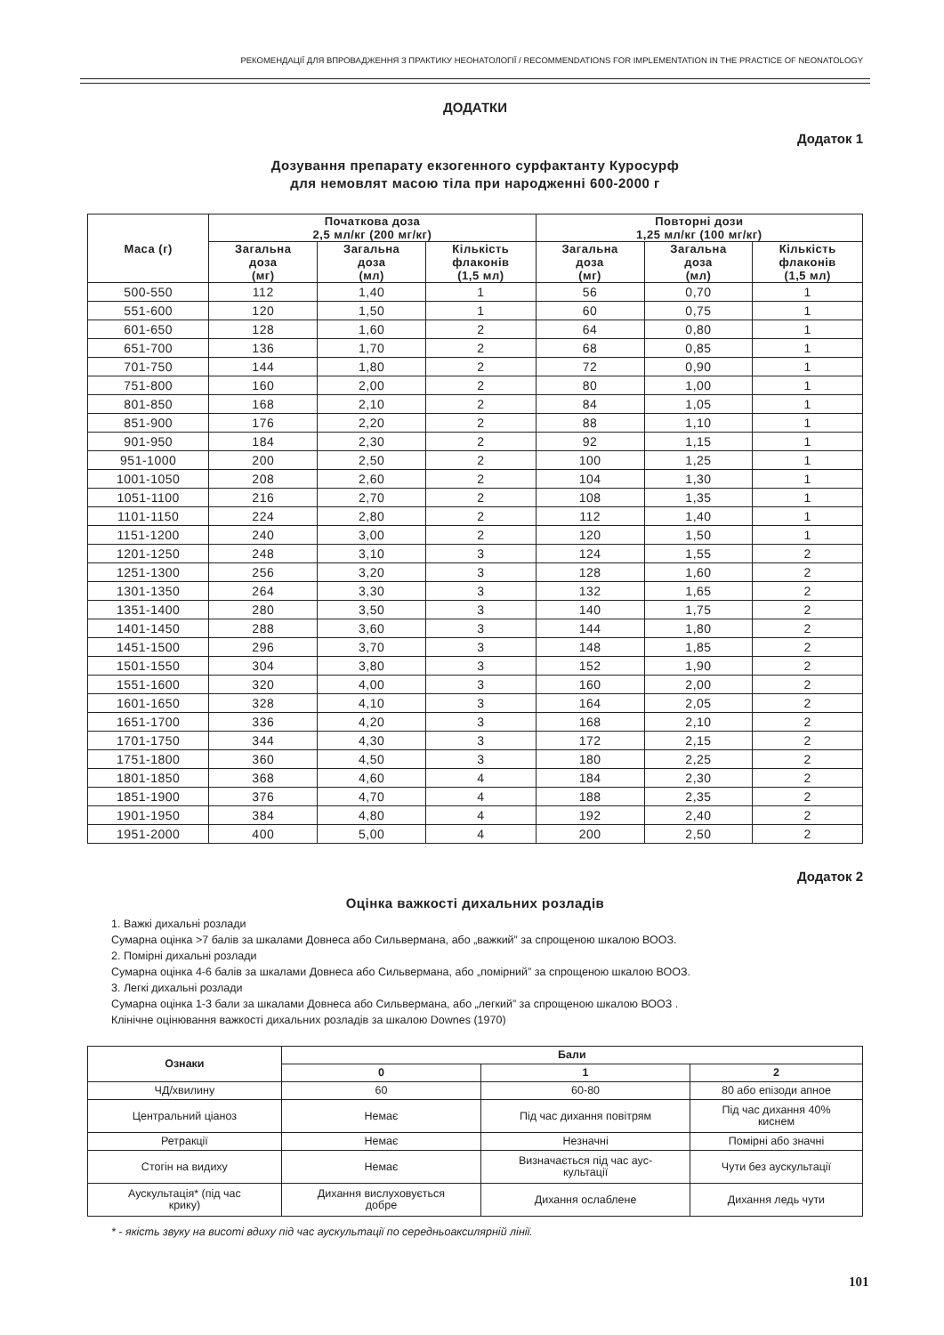РЕКОМЕНДАЦІЇ ДЛЯ ВПРОВАДЖЕННЯ З ПРАКТИКУ НЕОНАТОЛОГІЇ / RECOMMENDATIONS FOR IMPLEMENTATION IN THE PRACTICE OF NEONATOLOGY
ДОДАТКИ
Додаток 1
Дозування препарату екзогенного сурфактанту Куросурф
для немовлят масою тіла при народженні 600-2000 г
| Маса (г) | Початкова доза 2,5 мл/кг (200 мг/кг) | | | Повторні дози 1,25 мл/кг (100 мг/кг) | | |
| --- | --- | --- | --- | --- | --- | --- |
| | Загальна доза (мг) | Загальна доза (мл) | Кількість флаконів (1,5 мл) | Загальна доза (мг) | Загальна доза (мл) | Кількість флаконів (1,5 мл) |
| 500-550 | 112 | 1,40 | 1 | 56 | 0,70 | 1 |
| 551-600 | 120 | 1,50 | 1 | 60 | 0,75 | 1 |
| 601-650 | 128 | 1,60 | 2 | 64 | 0,80 | 1 |
| 651-700 | 136 | 1,70 | 2 | 68 | 0,85 | 1 |
| 701-750 | 144 | 1,80 | 2 | 72 | 0,90 | 1 |
| 751-800 | 160 | 2,00 | 2 | 80 | 1,00 | 1 |
| 801-850 | 168 | 2,10 | 2 | 84 | 1,05 | 1 |
| 851-900 | 176 | 2,20 | 2 | 88 | 1,10 | 1 |
| 901-950 | 184 | 2,30 | 2 | 92 | 1,15 | 1 |
| 951-1000 | 200 | 2,50 | 2 | 100 | 1,25 | 1 |
| 1001-1050 | 208 | 2,60 | 2 | 104 | 1,30 | 1 |
| 1051-1100 | 216 | 2,70 | 2 | 108 | 1,35 | 1 |
| 1101-1150 | 224 | 2,80 | 2 | 112 | 1,40 | 1 |
| 1151-1200 | 240 | 3,00 | 2 | 120 | 1,50 | 1 |
| 1201-1250 | 248 | 3,10 | 3 | 124 | 1,55 | 2 |
| 1251-1300 | 256 | 3,20 | 3 | 128 | 1,60 | 2 |
| 1301-1350 | 264 | 3,30 | 3 | 132 | 1,65 | 2 |
| 1351-1400 | 280 | 3,50 | 3 | 140 | 1,75 | 2 |
| 1401-1450 | 288 | 3,60 | 3 | 144 | 1,80 | 2 |
| 1451-1500 | 296 | 3,70 | 3 | 148 | 1,85 | 2 |
| 1501-1550 | 304 | 3,80 | 3 | 152 | 1,90 | 2 |
| 1551-1600 | 320 | 4,00 | 3 | 160 | 2,00 | 2 |
| 1601-1650 | 328 | 4,10 | 3 | 164 | 2,05 | 2 |
| 1651-1700 | 336 | 4,20 | 3 | 168 | 2,10 | 2 |
| 1701-1750 | 344 | 4,30 | 3 | 172 | 2,15 | 2 |
| 1751-1800 | 360 | 4,50 | 3 | 180 | 2,25 | 2 |
| 1801-1850 | 368 | 4,60 | 4 | 184 | 2,30 | 2 |
| 1851-1900 | 376 | 4,70 | 4 | 188 | 2,35 | 2 |
| 1901-1950 | 384 | 4,80 | 4 | 192 | 2,40 | 2 |
| 1951-2000 | 400 | 5,00 | 4 | 200 | 2,50 | 2 |
Додаток 2
Оцінка важкості дихальних розладів
1. Важкі дихальні розлади
Сумарна оцінка >7 балів за шкалами Довнеса або Сильвермана, або „важкий” за спрощеною шкалою ВООЗ.
2. Помірні дихальні розлади
Сумарна оцінка 4-6 балів за шкалами Довнеса або Сильвермана, або „помірний” за спрощеною шкалою ВООЗ.
3. Легкі дихальні розлади
Сумарна оцінка 1-3 бали за шкалами Довнеса або Сильвермана, або „легкий” за спрощеною шкалою ВООЗ .
Клінічне оцінювання важкості дихальних розладів за шкалою Downes (1970)
| Ознаки | Бали | | |
| --- | --- | --- | --- |
| | 0 | 1 | 2 |
| ЧД/хвилину | 60 | 60-80 | 80 або епізоди апное |
| Центральний ціаноз | Немає | Під час дихання повітрям | Під час дихання 40% киснем |
| Ретракції | Немає | Незначні | Помірні або значні |
| Стогін на видиху | Немає | Визначається під час аус- культації | Чути без аускультації |
| Аускультація* (під час крику) | Дихання вислуховується добре | Дихання ослаблене | Дихання ледь чути |
* - якість звуку на висоті вдиху під час аускультації по середньоаксилярній лінії.
101